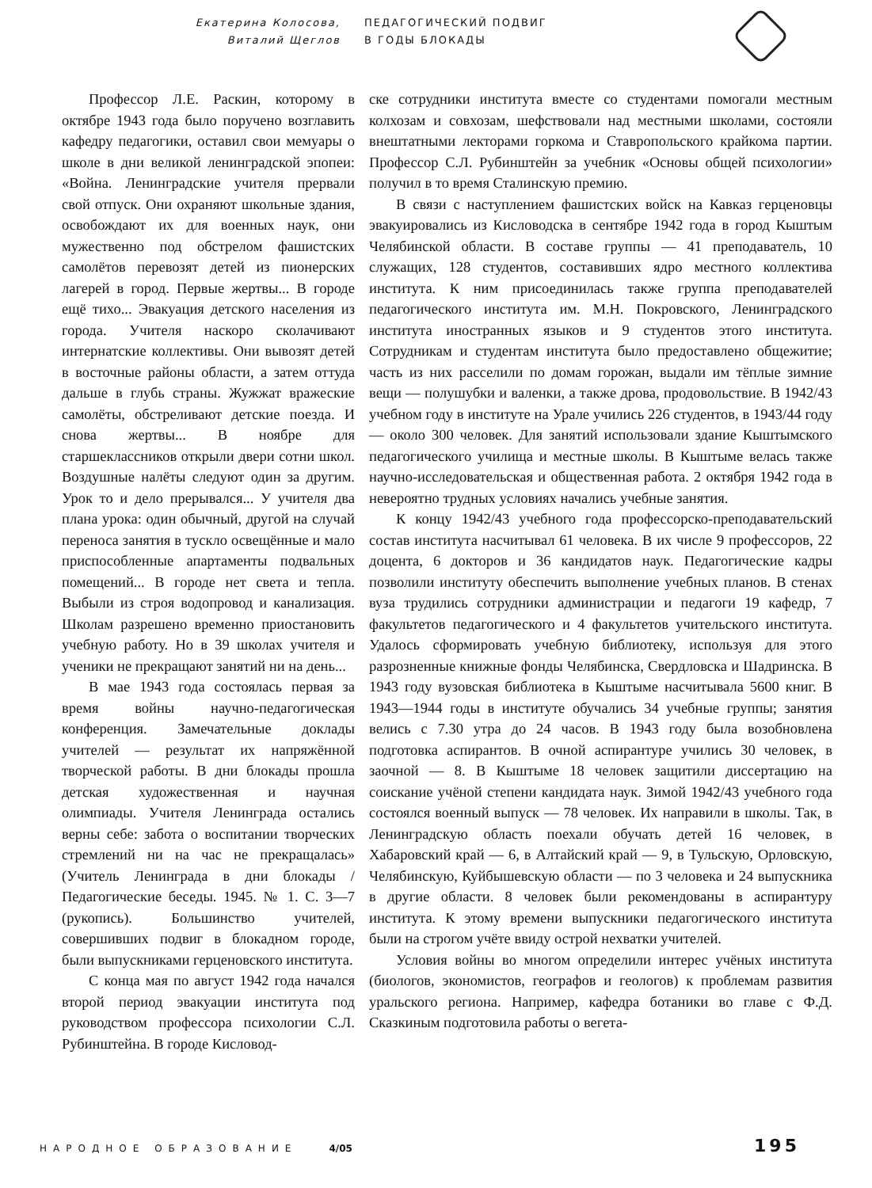Екатерина Колосова,
Виталий Щеглов
ПЕДАГОГИЧЕСКИЙ ПОДВИГ
В ГОДЫ БЛОКАДЫ
Профессор Л.Е. Раскин, которому в октябре 1943 года было поручено возглавить кафедру педагогики, оставил свои мемуары о школе в дни великой ленинградской эпопеи: «Война. Ленинградские учителя прервали свой отпуск. Они охраняют школьные здания, освобождают их для военных наук, они мужественно под обстрелом фашистских самолётов перевозят детей из пионерских лагерей в город. Первые жертвы... В городе ещё тихо... Эвакуация детского населения из города. Учителя наскоро сколачивают интернатские коллективы. Они вывозят детей в восточные районы области, а затем оттуда дальше в глубь страны. Жужжат вражеские самолёты, обстреливают детские поезда. И снова жертвы... В ноябре для старшеклассников открыли двери сотни школ. Воздушные налёты следуют один за другим. Урок то и дело прерывался... У учителя два плана урока: один обычный, другой на случай переноса занятия в тускло освещённые и мало приспособленные апартаменты подвальных помещений... В городе нет света и тепла. Выбыли из строя водопровод и канализация. Школам разрешено временно приостановить учебную работу. Но в 39 школах учителя и ученики не прекращают занятий ни на день...
В мае 1943 года состоялась первая за время войны научно-педагогическая конференция. Замечательные доклады учителей — результат их напряжённой творческой работы. В дни блокады прошла детская художественная и научная олимпиады. Учителя Ленинграда остались верны себе: забота о воспитании творческих стремлений ни на час не прекращалась» (Учитель Ленинграда в дни блокады / Педагогические беседы. 1945. № 1. С. 3—7 (рукопись). Большинство учителей, совершивших подвиг в блокадном городе, были выпускниками герценовского института.
С конца мая по август 1942 года начался второй период эвакуации института под руководством профессора психологии С.Л. Рубинштейна. В городе Кисловод-
ске сотрудники института вместе со студентами помогали местным колхозам и совхозам, шефствовали над местными школами, состояли внештатными лекторами горкома и Ставропольского крайкома партии. Профессор С.Л. Рубинштейн за учебник «Основы общей психологии» получил в то время Сталинскую премию.
В связи с наступлением фашистских войск на Кавказ герценовцы эвакуировались из Кисловодска в сентябре 1942 года в город Кыштым Челябинской области. В составе группы — 41 преподаватель, 10 служащих, 128 студентов, составивших ядро местного коллектива института. К ним присоединилась также группа преподавателей педагогического института им. М.Н. Покровского, Ленинградского института иностранных языков и 9 студентов этого института. Сотрудникам и студентам института было предоставлено общежитие; часть из них расселили по домам горожан, выдали им тёплые зимние вещи — полушубки и валенки, а также дрова, продовольствие. В 1942/43 учебном году в институте на Урале учились 226 студентов, в 1943/44 году — около 300 человек. Для занятий использовали здание Кыштымского педагогического училища и местные школы. В Кыштыме велась также научно-исследовательская и общественная работа. 2 октября 1942 года в невероятно трудных условиях начались учебные занятия.
К концу 1942/43 учебного года профессорско-преподавательский состав института насчитывал 61 человека. В их числе 9 профессоров, 22 доцента, 6 докторов и 36 кандидатов наук. Педагогические кадры позволили институту обеспечить выполнение учебных планов. В стенах вуза трудились сотрудники администрации и педагоги 19 кафедр, 7 факультетов педагогического и 4 факультетов учительского института. Удалось сформировать учебную библиотеку, используя для этого разрозненные книжные фонды Челябинска, Свердловска и Шадринска. В 1943 году вузовская библиотека в Кыштыме насчитывала 5600 книг. В 1943—1944 годы в институте обучались 34 учебные группы; занятия велись с 7.30 утра до 24 часов. В 1943 году была возобновлена подготовка аспирантов. В очной аспирантуре учились 30 человек, в заочной — 8. В Кыштыме 18 человек защитили диссертацию на соискание учёной степени кандидата наук. Зимой 1942/43 учебного года состоялся военный выпуск — 78 человек. Их направили в школы. Так, в Ленинградскую область поехали обучать детей 16 человек, в Хабаровский край — 6, в Алтайский край — 9, в Тульскую, Орловскую, Челябинскую, Куйбышевскую области — по 3 человека и 24 выпускника в другие области. 8 человек были рекомендованы в аспирантуру института. К этому времени выпускники педагогического института были на строгом учёте ввиду острой нехватки учителей.
Условия войны во многом определили интерес учёных института (биологов, экономистов, географов и геологов) к проблемам развития уральского региона. Например, кафедра ботаники во главе с Ф.Д. Сказкиным подготовила работы о вегета-
НАРОДНОЕ ОБРАЗОВАНИЕ 4/05 195